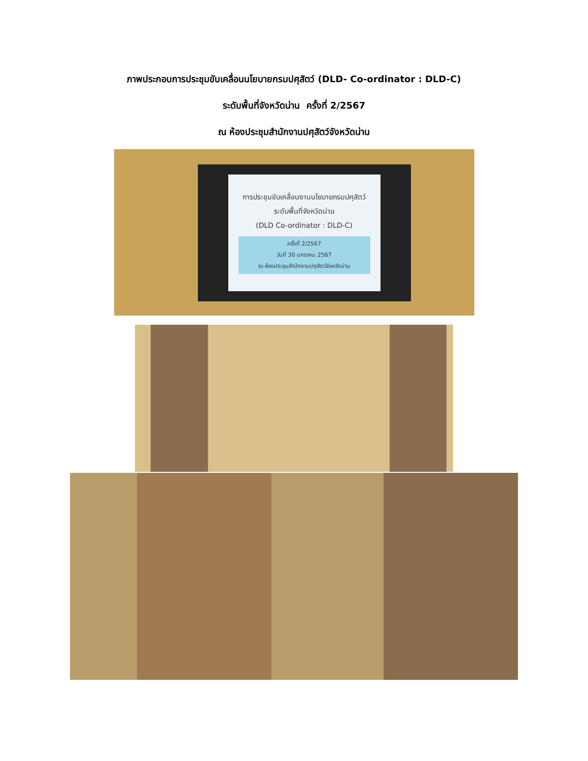ภาพประกอบการประชุมขับเคลื่อนนโยบายกรมปศุสัตว์ (DLD- Co-ordinator : DLD-C)
ระดับพื้นที่จังหวัดน่าน ครั้งที่ 2/2567
ณ ห้องประชุมสำนักงานปศุสัตว์จังหวัดน่าน
การประชุมขับเคลื่อนงานนโยบายกรมปศุสัตว์
ระดับพื้นที่จังหวัดน่าน
(DLD Co-ordinator : DLD-C)
ครั้งที่ 2/2567
วันที่ 30 มกราคม 2567
ณ ห้องประชุมสำนักงานปศุสัตว์จังหวัดน่าน